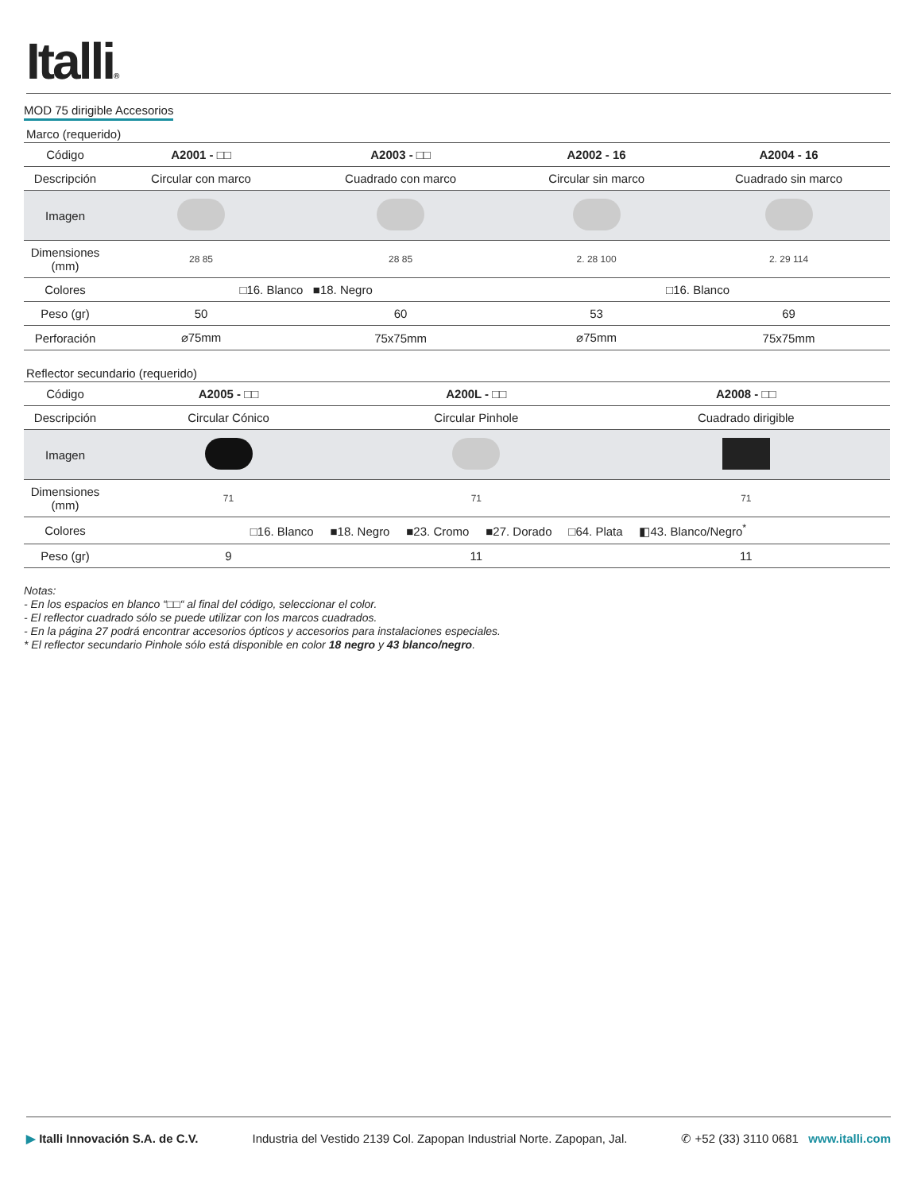Italli®
MOD 75 dirigible Accesorios
Marco (requerido)
| Código | A2001 - □□ | A2003 - □□ | A2002 - 16 | A2004 - 16 |
| Descripción | Circular con marco | Cuadrado con marco | Circular sin marco | Cuadrado sin marco |
| Imagen | | | | |
| Dimensiones (mm) | 28 85 | 28 85 | 2. 28 100 | 2. 29 114 |
| Colores | □16. Blanco ■18. Negro | | □16. Blanco | |
| Peso (gr) | 50 | 60 | 53 | 69 |
| Perforación | ⌀75mm | 75x75mm | ⌀75mm | 75x75mm |
Reflector secundario (requerido)
| Código | A2005 - □□ | A200L - □□ | A2008 - □□ |
| Descripción | Circular Cónico | Circular Pinhole | Cuadrado dirigible |
| Imagen | | | |
| Dimensiones (mm) | 71 | 71 | 71 |
| Colores | □16. Blanco ■18. Negro ■23. Cromo ■27. Dorado □64. Plata ◧43. Blanco/Negro<sup>*</sup> | | |
| Peso (gr) | 9 | 11 | 11 |
Notas:
- En los espacios en blanco “□□“ al final del código, seleccionar el color.
- El reflector cuadrado sólo se puede utilizar con los marcos cuadrados.
- En la página 27 podrá encontrar accesorios ópticos y accesorios para instalaciones especiales.
* El reflector secundario Pinhole sólo está disponible en color 18 negro y 43 blanco/negro.
▶ Italli Innovación S.A. de C.V. Industria del Vestido 2139 Col. Zapopan Industrial Norte. Zapopan, Jal. ✆ +52 (33) 3110 0681 www.italli.com